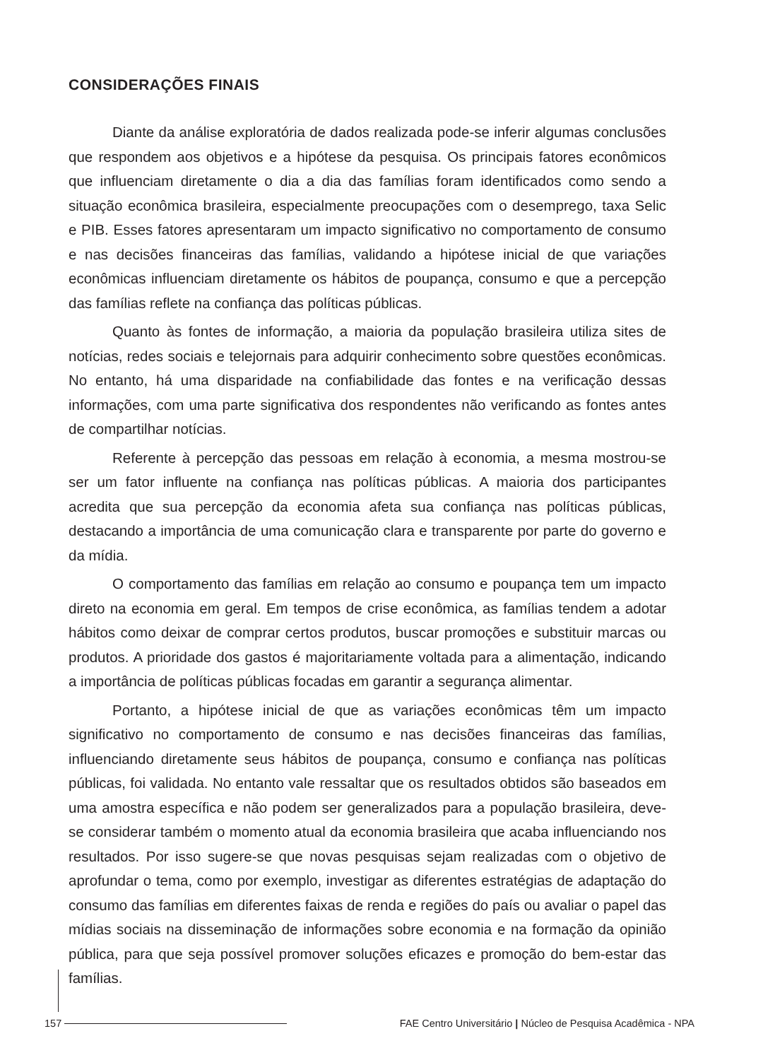CONSIDERAÇÕES FINAIS
Diante da análise exploratória de dados realizada pode-se inferir algumas conclusões que respondem aos objetivos e a hipótese da pesquisa. Os principais fatores econômicos que influenciam diretamente o dia a dia das famílias foram identificados como sendo a situação econômica brasileira, especialmente preocupações com o desemprego, taxa Selic e PIB. Esses fatores apresentaram um impacto significativo no comportamento de consumo e nas decisões financeiras das famílias, validando a hipótese inicial de que variações econômicas influenciam diretamente os hábitos de poupança, consumo e que a percepção das famílias reflete na confiança das políticas públicas.
Quanto às fontes de informação, a maioria da população brasileira utiliza sites de notícias, redes sociais e telejornais para adquirir conhecimento sobre questões econômicas. No entanto, há uma disparidade na confiabilidade das fontes e na verificação dessas informações, com uma parte significativa dos respondentes não verificando as fontes antes de compartilhar notícias.
Referente à percepção das pessoas em relação à economia, a mesma mostrou-se ser um fator influente na confiança nas políticas públicas. A maioria dos participantes acredita que sua percepção da economia afeta sua confiança nas políticas públicas, destacando a importância de uma comunicação clara e transparente por parte do governo e da mídia.
O comportamento das famílias em relação ao consumo e poupança tem um impacto direto na economia em geral. Em tempos de crise econômica, as famílias tendem a adotar hábitos como deixar de comprar certos produtos, buscar promoções e substituir marcas ou produtos. A prioridade dos gastos é majoritariamente voltada para a alimentação, indicando a importância de políticas públicas focadas em garantir a segurança alimentar.
Portanto, a hipótese inicial de que as variações econômicas têm um impacto significativo no comportamento de consumo e nas decisões financeiras das famílias, influenciando diretamente seus hábitos de poupança, consumo e confiança nas políticas públicas, foi validada. No entanto vale ressaltar que os resultados obtidos são baseados em uma amostra específica e não podem ser generalizados para a população brasileira, deve-se considerar também o momento atual da economia brasileira que acaba influenciando nos resultados. Por isso sugere-se que novas pesquisas sejam realizadas com o objetivo de aprofundar o tema, como por exemplo, investigar as diferentes estratégias de adaptação do consumo das famílias em diferentes faixas de renda e regiões do país ou avaliar o papel das mídias sociais na disseminação de informações sobre economia e na formação da opinião pública, para que seja possível promover soluções eficazes e promoção do bem-estar das famílias.
157
FAE Centro Universitário | Núcleo de Pesquisa Acadêmica - NPA